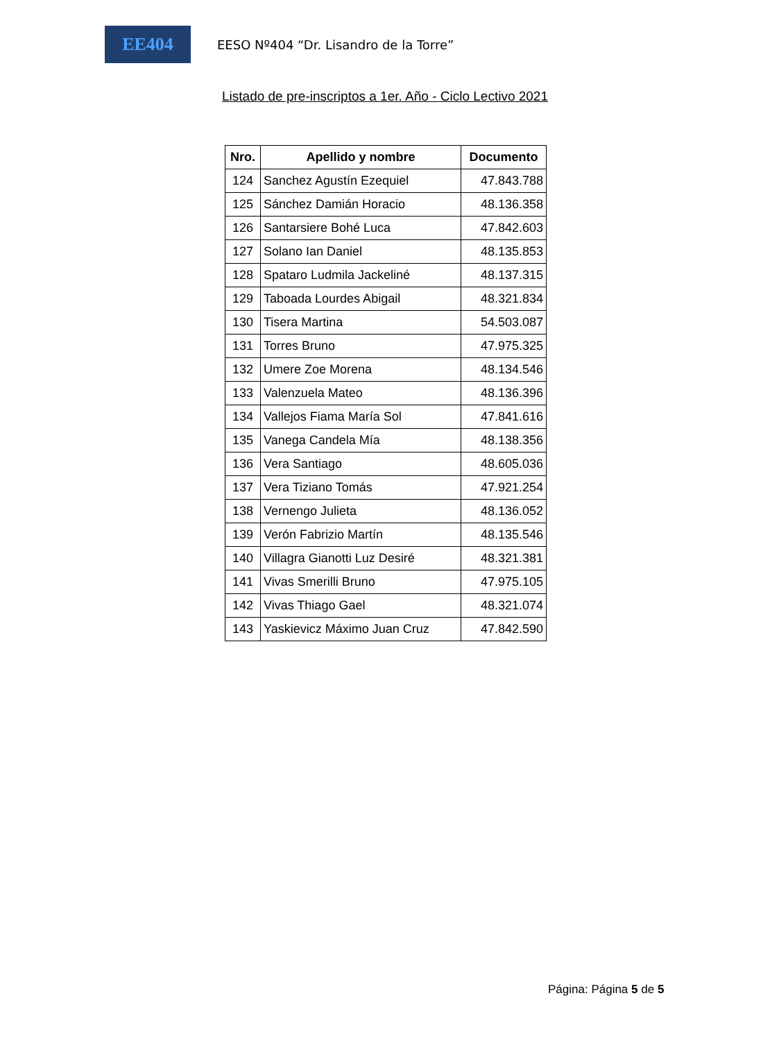EE404
EESO Nº404 “Dr. Lisandro de la Torre”
Listado de pre-inscriptos a 1er. Año - Ciclo Lectivo 2021
| Nro. | Apellido y nombre | Documento |
| --- | --- | --- |
| 124 | Sanchez Agustín Ezequiel | 47.843.788 |
| 125 | Sánchez Damián Horacio | 48.136.358 |
| 126 | Santarsiere Bohé Luca | 47.842.603 |
| 127 | Solano Ian Daniel | 48.135.853 |
| 128 | Spataro Ludmila Jackeliné | 48.137.315 |
| 129 | Taboada Lourdes Abigail | 48.321.834 |
| 130 | Tisera Martina | 54.503.087 |
| 131 | Torres Bruno | 47.975.325 |
| 132 | Umere Zoe Morena | 48.134.546 |
| 133 | Valenzuela Mateo | 48.136.396 |
| 134 | Vallejos Fiama María Sol | 47.841.616 |
| 135 | Vanega Candela Mía | 48.138.356 |
| 136 | Vera Santiago | 48.605.036 |
| 137 | Vera Tiziano Tomás | 47.921.254 |
| 138 | Vernengo Julieta | 48.136.052 |
| 139 | Verón Fabrizio Martín | 48.135.546 |
| 140 | Villagra Gianotti Luz Desiré | 48.321.381 |
| 141 | Vivas Smerilli Bruno | 47.975.105 |
| 142 | Vivas Thiago Gael | 48.321.074 |
| 143 | Yaskievicz Máximo Juan Cruz | 47.842.590 |
Página: Página 5 de 5